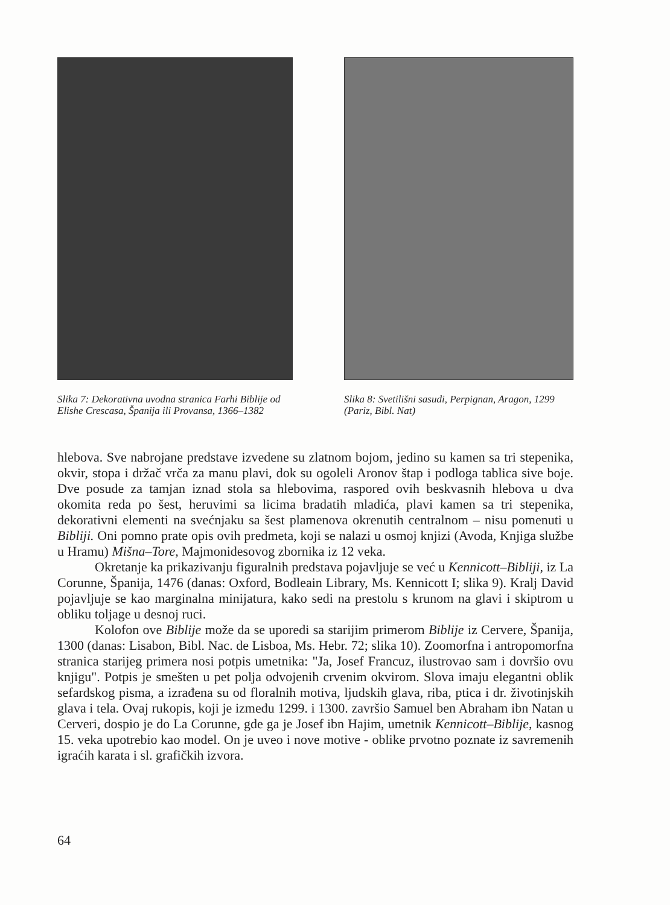Slika 7: Dekorativna uvodna stranica Farhi Biblije od Elishe Crescasa, Španija ili Provansa, 1366–1382
Slika 8: Svetilišni sasudi, Perpignan, Aragon, 1299 (Pariz, Bibl. Nat)
hlebova. Sve nabrojane predstave izvedene su zlatnom bojom, jedino su kamen sa tri stepenika, okvir, stopa i držač vrča za manu plavi, dok su ogoleli Aronov štap i podloga tablica sive boje. Dve posude za tamjan iznad stola sa hlebovima, raspored ovih beskvasnih hlebova u dva okomita reda po šest, heruvimi sa licima bradatih mladića, plavi kamen sa tri stepenika, dekorativni elementi na svećnjaku sa šest plamenova okrenutih centralnom – nisu pomenuti u Bibliji. Oni pomno prate opis ovih predmeta, koji se nalazi u osmoj knjizi (Avoda, Knjiga službe u Hramu) Mišna–Tore, Majmonidesovog zbornika iz 12 veka.
Okretanje ka prikazivanju figuralnih predstava pojavljuje se već u Kennicott–Bibliji, iz La Corunne, Španija, 1476 (danas: Oxford, Bodleain Library, Ms. Kennicott I; slika 9). Kralj David pojavljuje se kao marginalna minijatura, kako sedi na prestolu s krunom na glavi i skiptrom u obliku toljage u desnoj ruci.
Kolofon ove Biblije može da se uporedi sa starijim primerom Biblije iz Cervere, Španija, 1300 (danas: Lisabon, Bibl. Nac. de Lisboa, Ms. Hebr. 72; slika 10). Zoomorfna i antropomorfna stranica starijeg primera nosi potpis umetnika: "Ja, Josef Francuz, ilustrovao sam i dovršio ovu knjigu". Potpis je smešten u pet polja odvojenih crvenim okvirom. Slova imaju elegantni oblik sefardskog pisma, a izrađena su od floralnih motiva, ljudskih glava, riba, ptica i dr. životinjskih glava i tela. Ovaj rukopis, koji je između 1299. i 1300. završio Samuel ben Abraham ibn Natan u Cerveri, dospio je do La Corunne, gde ga je Josef ibn Hajim, umetnik Kennicott–Biblije, kasnog 15. veka upotrebio kao model. On je uveo i nove motive - oblike prvotno poznate iz savremenih igraćih karata i sl. grafičkih izvora.
64